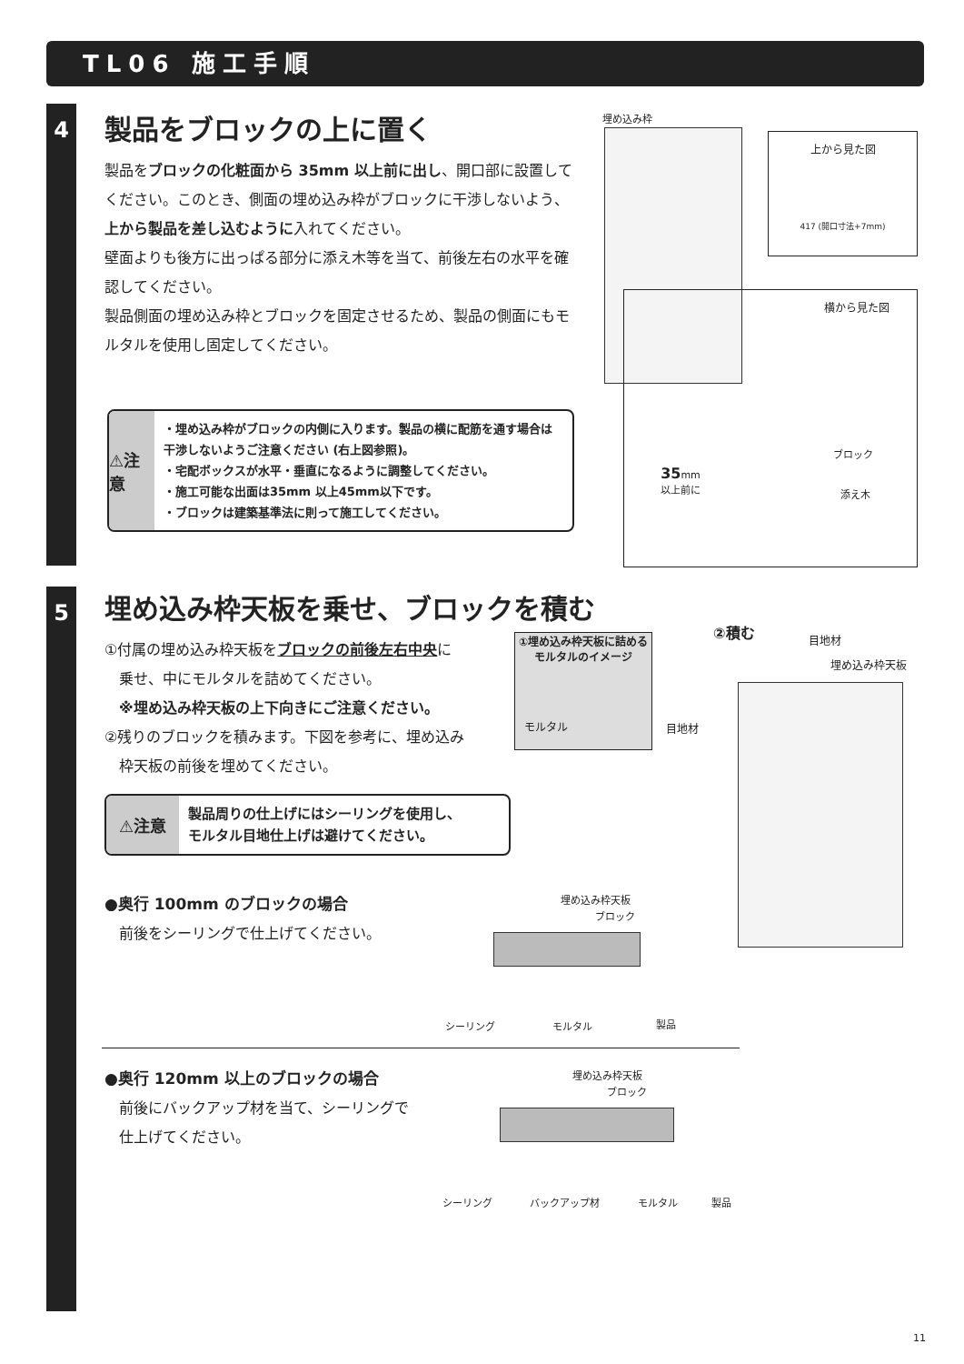TL06 施工手順
4
5
製品をブロックの上に置く
製品をブロックの化粧面から 35mm 以上前に出し、開口部に設置してください。このとき、側面の埋め込み枠がブロックに干渉しないよう、上から製品を差し込むように入れてください。
壁面よりも後方に出っぱる部分に添え木等を当て、前後左右の水平を確認してください。
製品側面の埋め込み枠とブロックを固定させるため、製品の側面にもモルタルを使用し固定してください。
⚠注意
・埋め込み枠がブロックの内側に入ります。製品の横に配筋を通す場合は干渉しないようご注意ください (右上図参照)。
・宅配ボックスが水平・垂直になるように調整してください。
・施工可能な出面は35mm 以上45mm以下です。
・ブロックは建築基準法に則って施工してください。
埋め込み枠
上から見た図
417 (開口寸法+7mm)
横から見た図
35mm
以上前に
ブロック
添え木
埋め込み枠天板を乗せ、ブロックを積む
①付属の埋め込み枠天板をブロックの前後左右中央に
　乗せ、中にモルタルを詰めてください。
　※埋め込み枠天板の上下向きにご注意ください。
②残りのブロックを積みます。下図を参考に、埋め込み
　枠天板の前後を埋めてください。
①埋め込み枠天板に詰める
モルタルのイメージ
モルタル
②積む 目地材
埋め込み枠天板
目地材
⚠注意
製品周りの仕上げにはシーリングを使用し、
モルタル目地仕上げは避けてください。
●奥行 100mm のブロックの場合
　前後をシーリングで仕上げてください。
埋め込み枠天板
ブロック
シーリング モルタル 製品
●奥行 120mm 以上のブロックの場合
　前後にバックアップ材を当て、シーリングで
　仕上げてください。
埋め込み枠天板
ブロック
シーリング バックアップ材 モルタル 製品
11